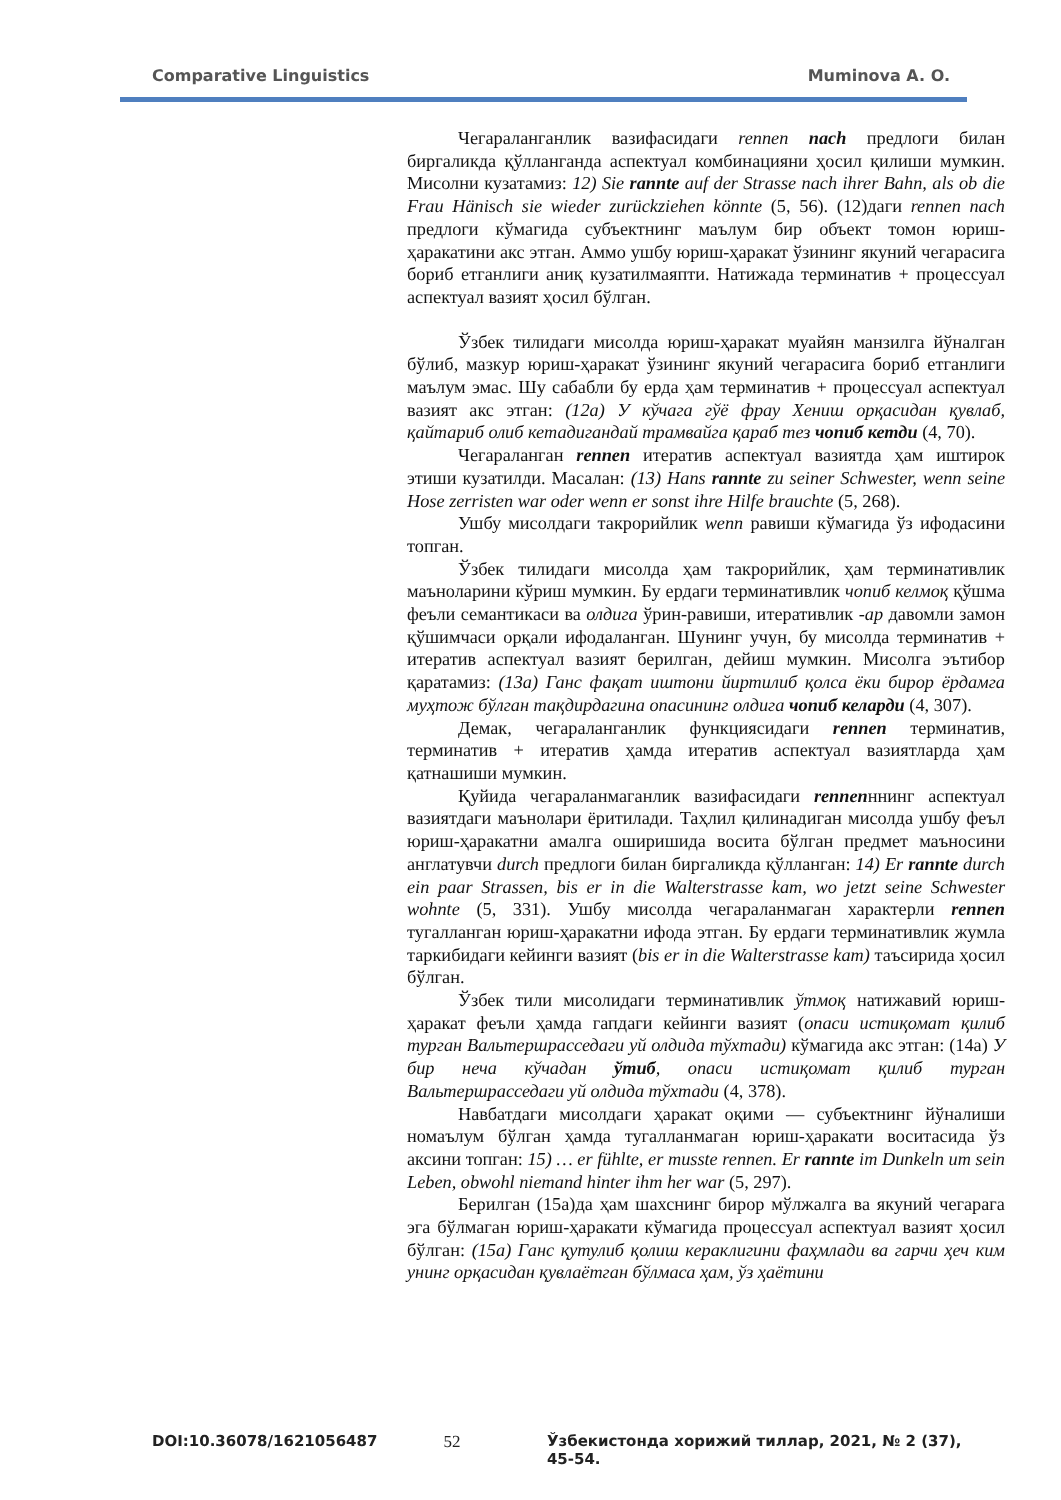Comparative Linguistics Muminova A. O.
Чегараланганлик вазифасидаги rennen nach предлоги билан биргаликда қўлланганда аспектуал комбинацияни ҳосил қилиши мумкин. Мисолни кузатамиз: 12) Sie rannte auf der Strasse nach ihrer Bahn, als ob die Frau Hänisch sie wieder zurückziehen könnte (5, 56). (12)даги rennen nach предлоги кўмагида субъектнинг маълум бир объект томон юриш-ҳаракатини акс этган. Аммо ушбу юриш-ҳаракат ўзининг якуний чегарасига бориб етганлиги аниқ кузатилмаяпти. Натижада терминатив + процессуал аспектуал вазият ҳосил бўлган.
Ўзбек тилидаги мисолда юриш-ҳаракат муайян манзилга йўналган бўлиб, мазкур юриш-ҳаракат ўзининг якуний чегарасига бориб етганлиги маълум эмас. Шу сабабли бу ерда ҳам терминатив + процессуал аспектуал вазият акс этган: (12а) У кўчага гўё фрау Хениш орқасидан қувлаб, қайтариб олиб кетадигандай трамвайга қараб тез чопиб кетди (4, 70).
Чегараланган rennen итератив аспектуал вазиятда ҳам иштирок этиши кузатилди. Масалан: (13) Hans rannte zu seiner Schwester, wenn seine Hose zerristen war oder wenn er sonst ihre Hilfe brauchte (5, 268).
Ушбу мисолдаги такрорийлик wenn равиши кўмагида ўз ифодасини топган.
Ўзбек тилидаги мисолда ҳам такрорийлик, ҳам терминативлик маъноларини кўриш мумкин. Бу ердаги терминативлик чопиб келмоқ қўшма феъли семантикаси ва олдига ўрин-равиши, итеративлик -ар давомли замон қўшимчаси орқали ифодаланган. Шунинг учун, бу мисолда терминатив + итератив аспектуал вазият берилган, дейиш мумкин. Мисолга эътибор қаратамиз: (13а) Ганс фақат иштони йиртилиб қолса ёки бирор ёрдамга муҳтож бўлган тақдирдагина опасининг олдига чопиб келарди (4, 307).
Демак, чегараланганлик функциясидаги rennen терминатив, терминатив + итератив ҳамда итератив аспектуал вазиятларда ҳам қатнашиши мумкин.
Қуйида чегараланмаганлик вазифасидаги rennenннинг аспектуал вазиятдаги маънолари ёритилади. Таҳлил қилинадиган мисолда ушбу феъл юриш-ҳаракатни амалга оширишида восита бўлган предмет маъносини англатувчи durch предлоги билан биргаликда қўлланган: 14) Er rannte durch ein paar Strassen, bis er in die Walterstrasse kam, wo jetzt seine Schwester wohnte (5, 331). Ушбу мисолда чегараланмаган характерли rennen тугалланган юриш-ҳаракатни ифода этган. Бу ердаги терминативлик жумла таркибидаги кейинги вазият (bis er in die Walterstrasse kam) таъсирида ҳосил бўлган.
Ўзбек тили мисолидаги терминативлик ўтмоқ натижавий юриш-ҳаракат феъли ҳамда гапдаги кейинги вазият (опаси истиқомат қилиб турган Вальтершрасседаги уй олдида тўхтади) кўмагида акс этган: (14а) У бир неча кўчадан ўтиб, опаси истиқомат қилиб турган Вальтершрасседаги уй олдида тўхтади (4, 378).
Навбатдаги мисолдаги ҳаракат оқими — субъектнинг йўналиши номаълум бўлган ҳамда тугалланмаган юриш-ҳаракати воситасида ўз аксини топган: 15) … er fühlte, er musste rennen. Er rannte im Dunkeln um sein Leben, obwohl niemand hinter ihm her war (5, 297).
Берилган (15а)да ҳам шахснинг бирор мўлжалга ва якуний чегарага эга бўлмаган юриш-ҳаракати кўмагида процессуал аспектуал вазият ҳосил бўлган: (15а) Ганс қутулиб қолиш кераклигини фаҳмлади ва гарчи ҳеч ким унинг орқасидан қувлаётган бўлмаса ҳам, ўз ҳаётини
DOI:10.36078/1621056487 52 Ўзбекистонда хорижий тиллар, 2021, № 2 (37), 45-54.